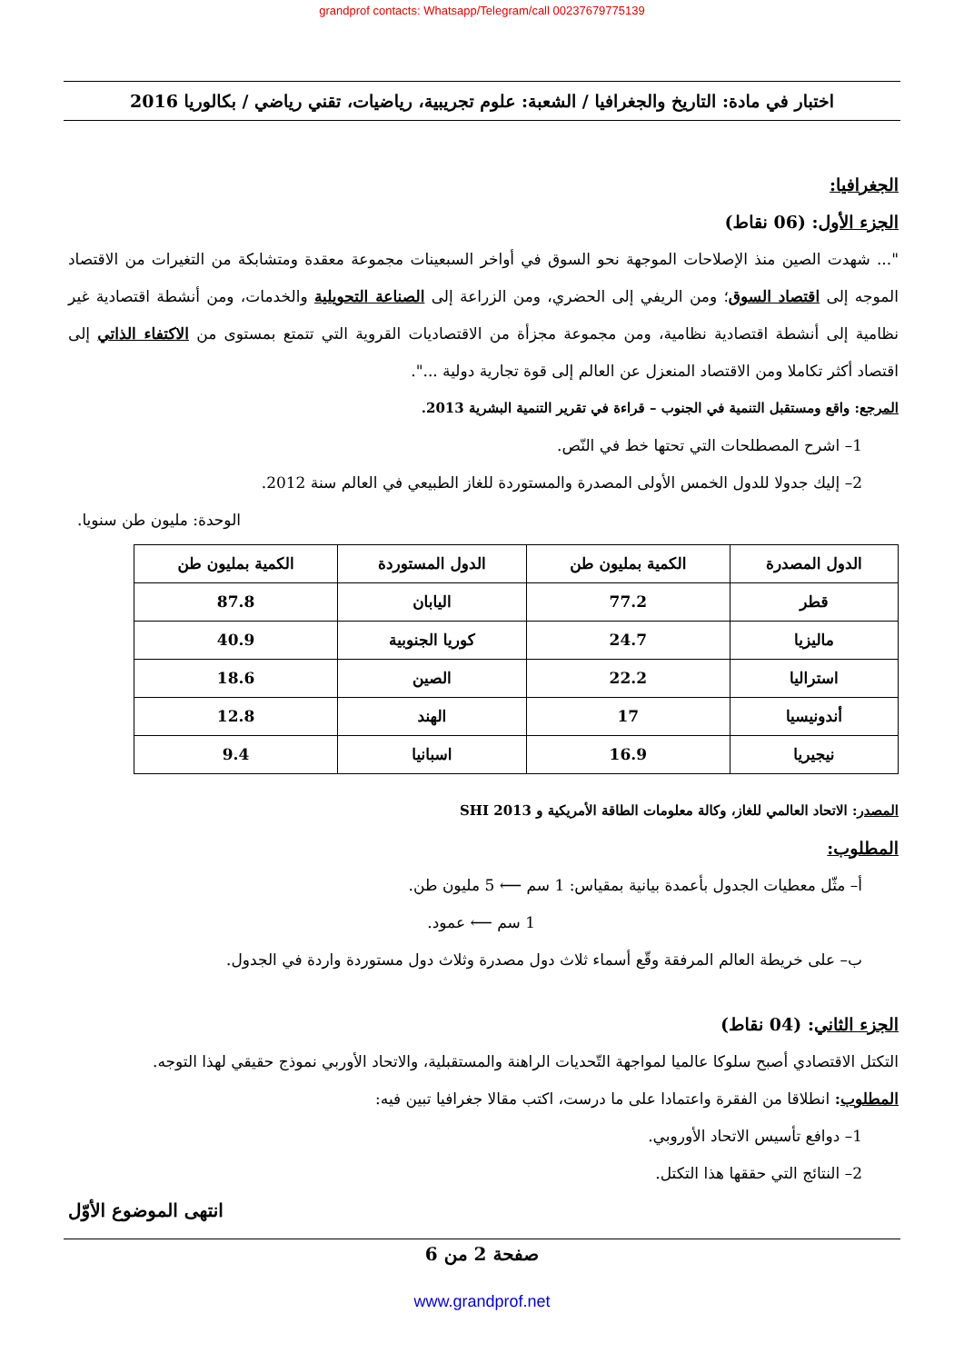grandprof contacts: Whatsapp/Telegram/call 00237679775139
اختبار في مادة: التاريخ والجغرافيا / الشعبة: علوم تجريبية، رياضيات، تقني رياضي / بكالوريا 2016
الجغرافيا:
الجزء الأول: (06 نقاط)
"... شهدت الصين منذ الإصلاحات الموجهة نحو السوق في أواخر السبعينات مجموعة معقدة ومتشابكة من التغيرات من الاقتصاد الموجه إلى اقتصاد السوق؛ ومن الريفي إلى الحضري، ومن الزراعة إلى الصناعة التحويلية والخدمات، ومن أنشطة اقتصادية غير نظامية إلى أنشطة اقتصادية نظامية، ومن مجموعة مجزأة من الاقتصاديات القروية التي تتمتع بمستوى من الاكتفاء الذاتي إلى اقتصاد أكثر تكاملا ومن الاقتصاد المنعزل عن العالم إلى قوة تجارية دولية ...".
المرجع: واقع ومستقبل التنمية في الجنوب – قراءة في تقرير التنمية البشرية 2013.
1– اشرح المصطلحات التي تحتها خط في النّص.
2– إليك جدولا للدول الخمس الأولى المصدرة والمستوردة للغاز الطبيعي في العالم سنة 2012.
الوحدة: مليون طن سنويا.
| الدول المصدرة | الكمية بمليون طن | الدول المستوردة | الكمية بمليون طن |
| --- | --- | --- | --- |
| قطر | 77.2 | اليابان | 87.8 |
| ماليزيا | 24.7 | كوريا الجنوبية | 40.9 |
| استراليا | 22.2 | الصين | 18.6 |
| أندونيسيا | 17 | الهند | 12.8 |
| نيجيريا | 16.9 | اسبانيا | 9.4 |
المصدر: الاتحاد العالمي للغاز، وكالة معلومات الطاقة الأمريكية و SHI 2013
المطلوب:
أ– مثّل معطيات الجدول بأعمدة بيانية بمقياس: 1 سم ⟵ 5 مليون طن.
1 سم ⟵ عمود.
ب– على خريطة العالم المرفقة وقّع أسماء ثلاث دول مصدرة وثلاث دول مستوردة واردة في الجدول.
الجزء الثاني: (04 نقاط)
التكتل الاقتصادي أصبح سلوكا عالميا لمواجهة التّحديات الراهنة والمستقبلية، والاتحاد الأوربي نموذج حقيقي لهذا التوجه.
المطلوب: انطلاقا من الفقرة واعتمادا على ما درست، اكتب مقالا جغرافيا تبين فيه:
1– دوافع تأسيس الاتحاد الأوروبي.
2– النتائج التي حققها هذا التكتل.
انتهى الموضوع الأوّل
صفحة 2 من 6
www.grandprof.net